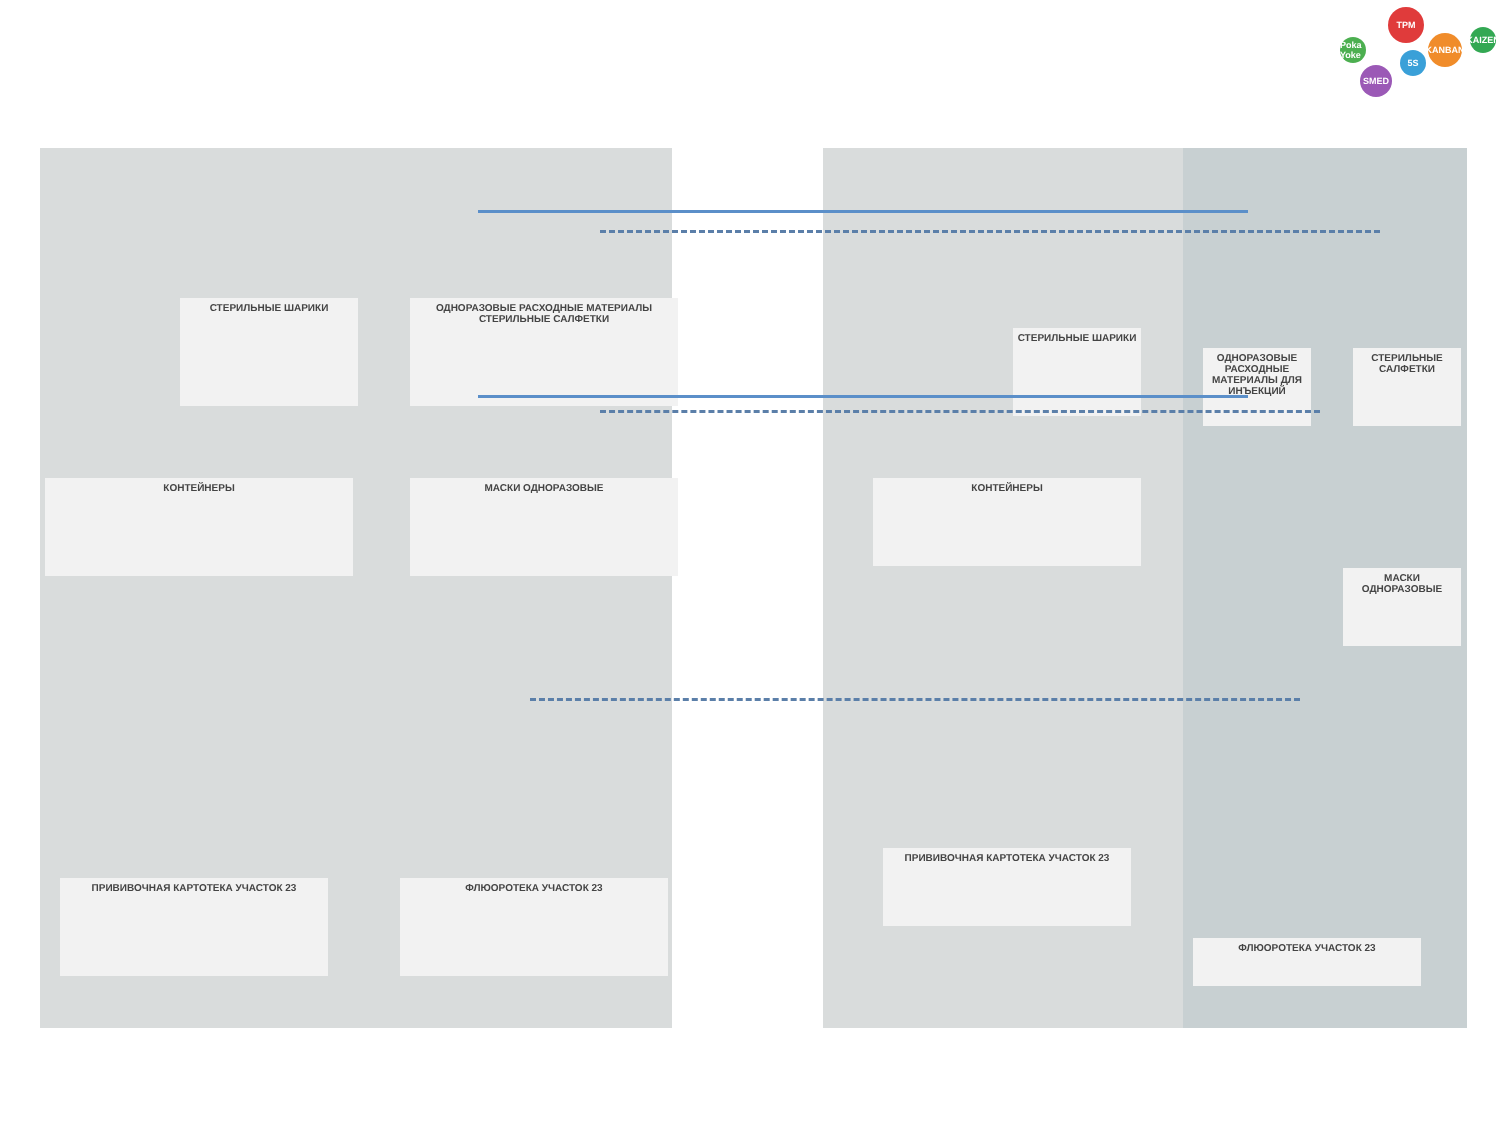TPM
KANBAN
KAIZEN
5S
SMED
Poka Yoke
СТЕРИЛЬНЫЕ ШАРИКИ
ОДНОРАЗОВЫЕ РАСХОДНЫЕ МАТЕРИАЛЫ СТЕРИЛЬНЫЕ САЛФЕТКИ
КОНТЕЙНЕРЫ МАСКИ ОДНОРАЗОВЫЕ
ПРИВИВОЧНАЯ КАРТОТЕКА УЧАСТОК 23 ФЛЮОРОТЕКА УЧАСТОК 23
СТЕРИЛЬНЫЕ ШАРИКИ
КОНТЕЙНЕРЫ
ОДНОРАЗОВЫЕ РАСХОДНЫЕ МАТЕРИАЛЫ ДЛЯ ИНЪЕКЦИЙ
СТЕРИЛЬНЫЕ САЛФЕТКИ
МАСКИ ОДНОРАЗОВЫЕ
ПРИВИВОЧНАЯ КАРТОТЕКА УЧАСТОК 23
ФЛЮОРОТЕКА УЧАСТОК 23